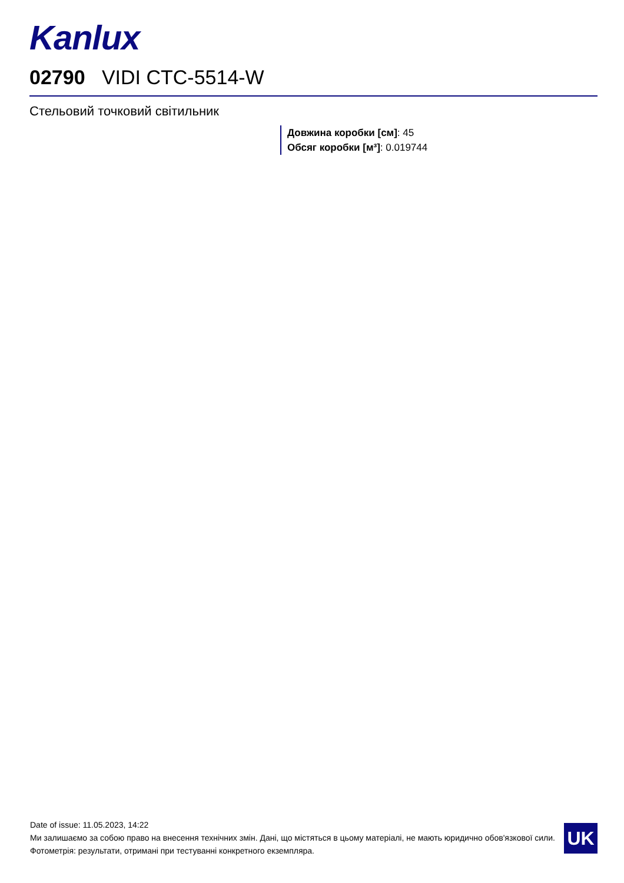Kanlux
02790 VIDI CTC-5514-W
Стельовий точковий світильник
Довжина коробки [см]: 45
Обсяг коробки [м³]: 0.019744
Date of issue: 11.05.2023, 14:22
Ми залишаємо за собою право на внесення технічних змін. Дані, що містяться в цьому матеріалі, не мають юридично обов'язкової сили.
Фотометрія: результати, отримані при тестуванні конкретного екземпляра.
UK